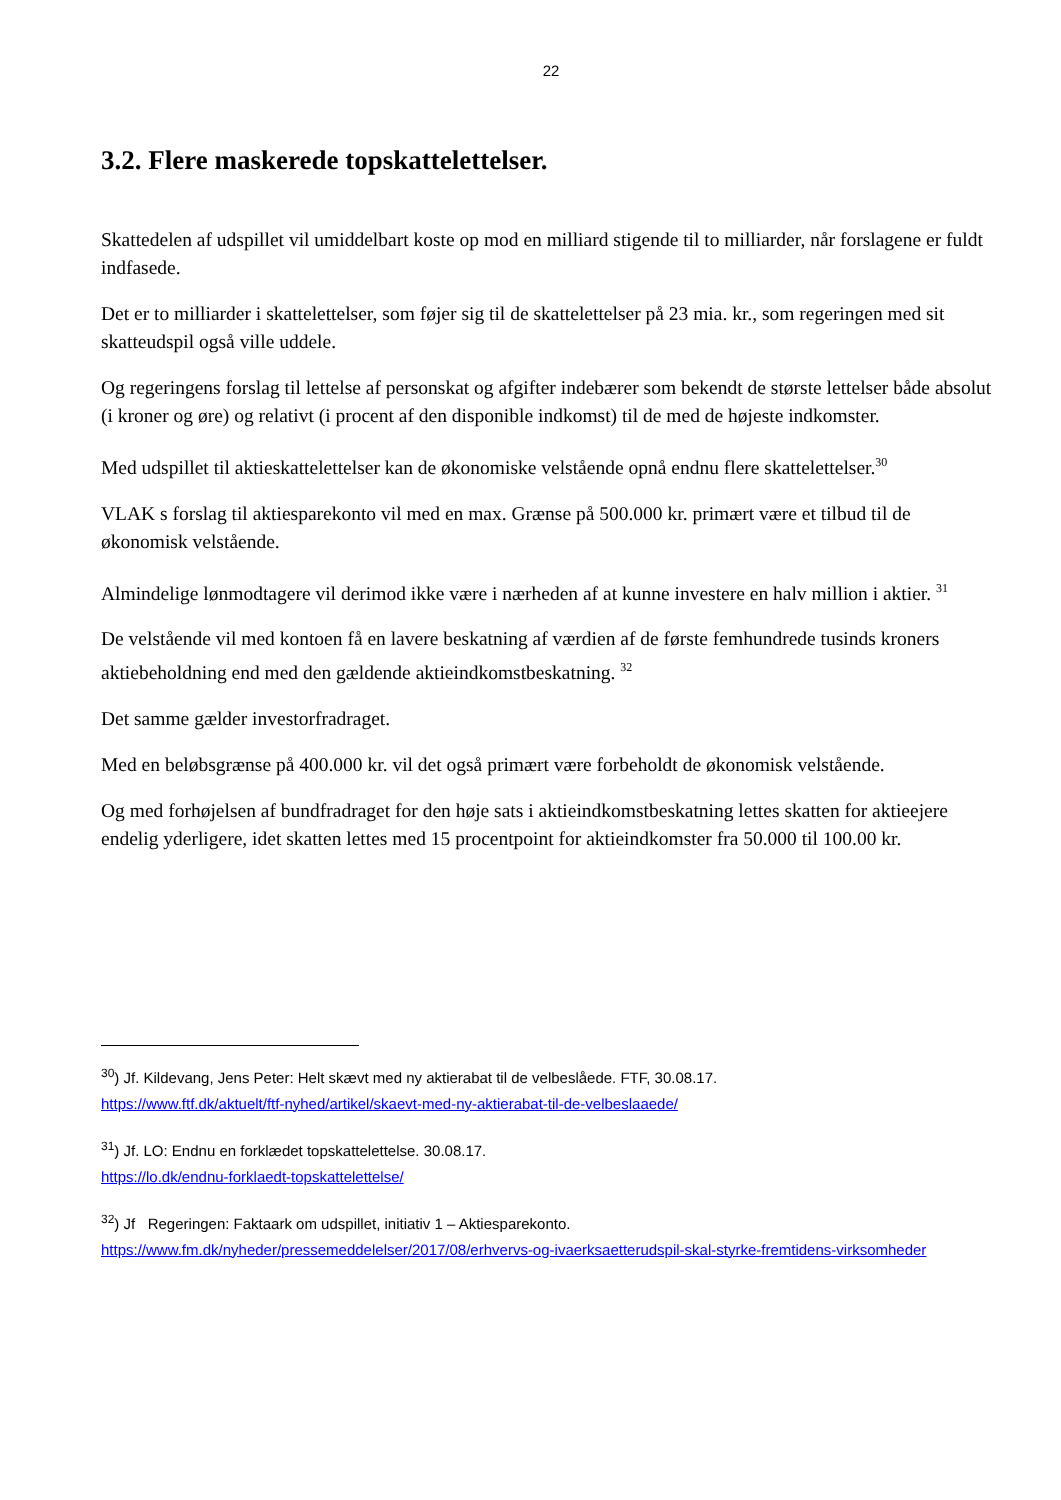22
3.2. Flere maskerede topskattelettelser.
Skattedelen af udspillet vil umiddelbart koste op mod en milliard stigende til to milliarder, når forslagene er fuldt indfasede.
Det er to milliarder i skattelettelser, som føjer sig til de skattelettelser på 23 mia. kr., som regeringen med sit skatteudspil også ville uddele.
Og regeringens forslag til lettelse af personskat og afgifter indebærer som bekendt de største lettelser både absolut (i kroner og øre) og relativt (i procent af den disponible indkomst) til de med de højeste indkomster.
Med udspillet til aktieskattelettelser kan de økonomiske velstående opnå endnu flere skattelettelser.<sup>30</sup>
VLAK s forslag til aktiesparekonto vil med en max. Grænse på 500.000 kr. primært være et tilbud til de økonomisk velstående.
Almindelige lønmodtagere vil derimod ikke være i nærheden af at kunne investere en halv million i aktier. <sup>31</sup>
De velstående vil med kontoen få en lavere beskatning af værdien af de første femhundrede tusinds kroners aktiebeholdning end med den gældende aktieindkomstbeskatning. <sup>32</sup>
Det samme gælder investorfradraget.
Med en beløbsgrænse på 400.000 kr. vil det også primært være forbeholdt de økonomisk velstående.
Og med forhøjelsen af bundfradraget for den høje sats i aktieindkomstbeskatning lettes skatten for aktieejere endelig yderligere, idet skatten lettes med 15 procentpoint for aktieindkomster fra 50.000 til 100.00 kr.
<sup>30</sup>) Jf. Kildevang, Jens Peter: Helt skævt med ny aktierabat til de velbeslåede. FTF, 30.08.17.
https://www.ftf.dk/aktuelt/ftf-nyhed/artikel/skaevt-med-ny-aktierabat-til-de-velbeslaaede/
<sup>31</sup>) Jf. LO: Endnu en forklædet topskattelettelse. 30.08.17.
https://lo.dk/endnu-forklaedt-topskattelettelse/
<sup>32</sup>) Jf Regeringen: Faktaark om udspillet, initiativ 1 – Aktiesparekonto.
https://www.fm.dk/nyheder/pressemeddelelser/2017/08/erhvervs-og-ivaerksaetterudspil-skal-styrke-fremtidens-virksomheder